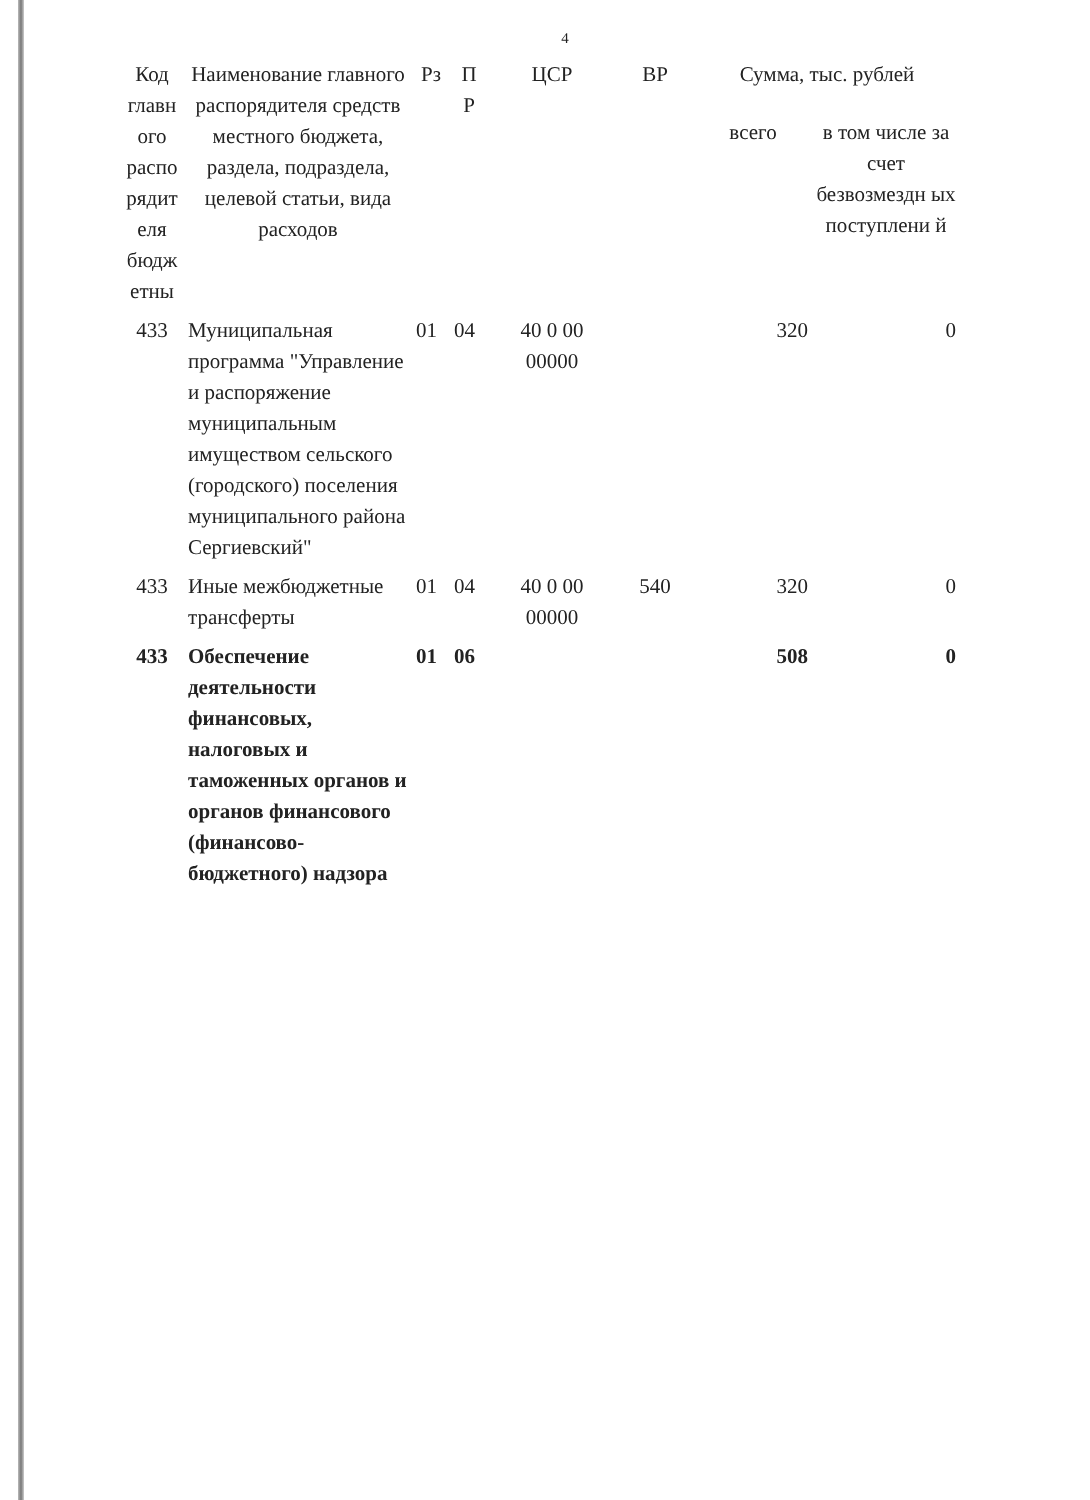4
| Код главн ого распо рядит еля бюдж етны | Наименование главного распорядителя средств местного бюджета, раздела, подраздела, целевой статьи, вида расходов | Рз | П Р | ЦСР | ВР | Сумма, тыс. рублей | |
| --- | --- | --- | --- | --- | --- | --- | --- |
| | | | | | | всего | в том числе за счет безвозмездн ых поступлени й |
| 433 | Муниципальная программа "Управление и распоряжение муниципальным имуществом сельского (городского) поселения муниципального района Сергиевский" | 01 | 04 | 40 0 00 00000 | | 320 | 0 |
| 433 | Иные межбюджетные трансферты | 01 | 04 | 40 0 00 00000 | 540 | 320 | 0 |
| 433 | Обеспечение деятельности финансовых, налоговых и таможенных органов и органов финансового (финансово-бюджетного) надзора | 01 | 06 | | | 508 | 0 |